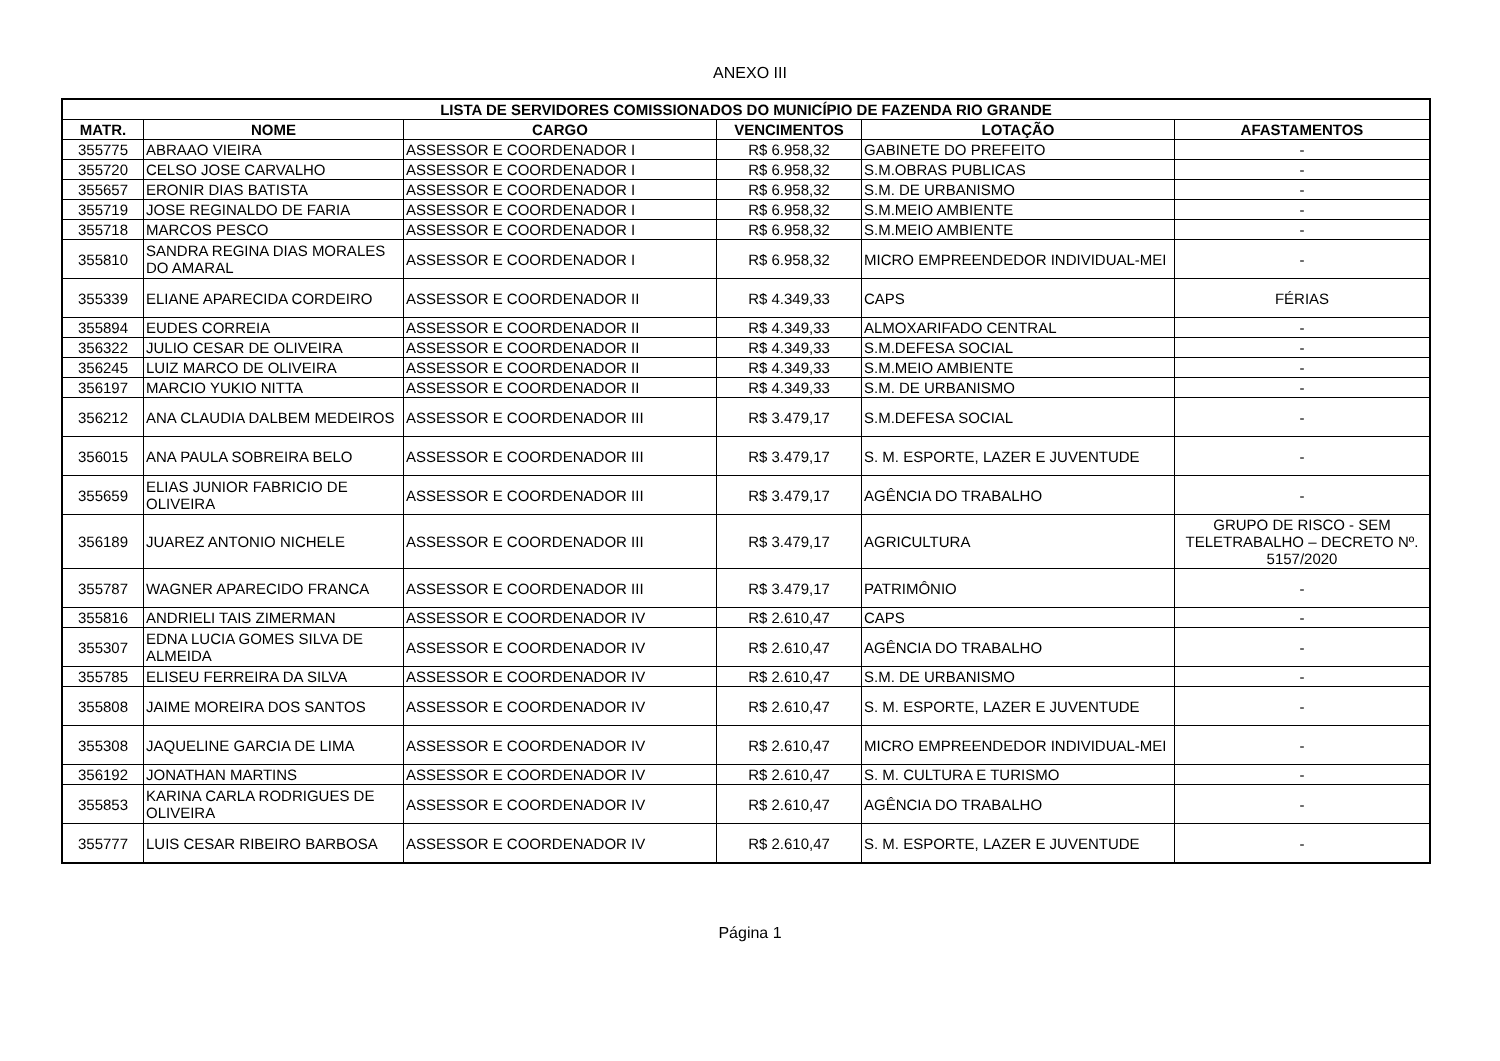ANEXO III
| LISTA DE SERVIDORES COMISSIONADOS DO MUNICÍPIO DE FAZENDA RIO GRANDE | | | | | |
| --- | --- | --- | --- | --- | --- |
| MATR. | NOME | CARGO | VENCIMENTOS | LOTAÇÃO | AFASTAMENTOS |
| 355775 | ABRAAO VIEIRA | ASSESSOR E COORDENADOR I | R$ 6.958,32 | GABINETE DO PREFEITO | - |
| 355720 | CELSO JOSE CARVALHO | ASSESSOR E COORDENADOR I | R$ 6.958,32 | S.M.OBRAS PUBLICAS | - |
| 355657 | ERONIR DIAS BATISTA | ASSESSOR E COORDENADOR I | R$ 6.958,32 | S.M. DE URBANISMO | - |
| 355719 | JOSE REGINALDO DE FARIA | ASSESSOR E COORDENADOR I | R$ 6.958,32 | S.M.MEIO AMBIENTE | - |
| 355718 | MARCOS PESCO | ASSESSOR E COORDENADOR I | R$ 6.958,32 | S.M.MEIO AMBIENTE | - |
| 355810 | SANDRA REGINA DIAS MORALES DO AMARAL | ASSESSOR E COORDENADOR I | R$ 6.958,32 | MICRO EMPREENDEDOR INDIVIDUAL-MEI | - |
| 355339 | ELIANE APARECIDA CORDEIRO | ASSESSOR E COORDENADOR II | R$ 4.349,33 | CAPS | FÉRIAS |
| 355894 | EUDES CORREIA | ASSESSOR E COORDENADOR II | R$ 4.349,33 | ALMOXARIFADO CENTRAL | - |
| 356322 | JULIO CESAR DE OLIVEIRA | ASSESSOR E COORDENADOR II | R$ 4.349,33 | S.M.DEFESA SOCIAL | - |
| 356245 | LUIZ MARCO DE OLIVEIRA | ASSESSOR E COORDENADOR II | R$ 4.349,33 | S.M.MEIO AMBIENTE | - |
| 356197 | MARCIO YUKIO NITTA | ASSESSOR E COORDENADOR II | R$ 4.349,33 | S.M. DE URBANISMO | - |
| 356212 | ANA CLAUDIA DALBEM MEDEIROS | ASSESSOR E COORDENADOR III | R$ 3.479,17 | S.M.DEFESA SOCIAL | - |
| 356015 | ANA PAULA SOBREIRA BELO | ASSESSOR E COORDENADOR III | R$ 3.479,17 | S. M. ESPORTE, LAZER E JUVENTUDE | - |
| 355659 | ELIAS JUNIOR FABRICIO DE OLIVEIRA | ASSESSOR E COORDENADOR III | R$ 3.479,17 | AGÊNCIA DO TRABALHO | - |
| 356189 | JUAREZ ANTONIO NICHELE | ASSESSOR E COORDENADOR III | R$ 3.479,17 | AGRICULTURA | GRUPO DE RISCO - SEM TELETRABALHO – DECRETO Nº. 5157/2020 |
| 355787 | WAGNER APARECIDO FRANCA | ASSESSOR E COORDENADOR III | R$ 3.479,17 | PATRIMÔNIO | - |
| 355816 | ANDRIELI TAIS ZIMERMAN | ASSESSOR E COORDENADOR IV | R$ 2.610,47 | CAPS | - |
| 355307 | EDNA LUCIA GOMES SILVA DE ALMEIDA | ASSESSOR E COORDENADOR IV | R$ 2.610,47 | AGÊNCIA DO TRABALHO | - |
| 355785 | ELISEU FERREIRA DA SILVA | ASSESSOR E COORDENADOR IV | R$ 2.610,47 | S.M. DE URBANISMO | - |
| 355808 | JAIME MOREIRA DOS SANTOS | ASSESSOR E COORDENADOR IV | R$ 2.610,47 | S. M. ESPORTE, LAZER E JUVENTUDE | - |
| 355308 | JAQUELINE GARCIA DE LIMA | ASSESSOR E COORDENADOR IV | R$ 2.610,47 | MICRO EMPREENDEDOR INDIVIDUAL-MEI | - |
| 356192 | JONATHAN MARTINS | ASSESSOR E COORDENADOR IV | R$ 2.610,47 | S. M. CULTURA E TURISMO | - |
| 355853 | KARINA CARLA RODRIGUES DE OLIVEIRA | ASSESSOR E COORDENADOR IV | R$ 2.610,47 | AGÊNCIA DO TRABALHO | - |
| 355777 | LUIS CESAR RIBEIRO BARBOSA | ASSESSOR E COORDENADOR IV | R$ 2.610,47 | S. M. ESPORTE, LAZER E JUVENTUDE | - |
Página 1